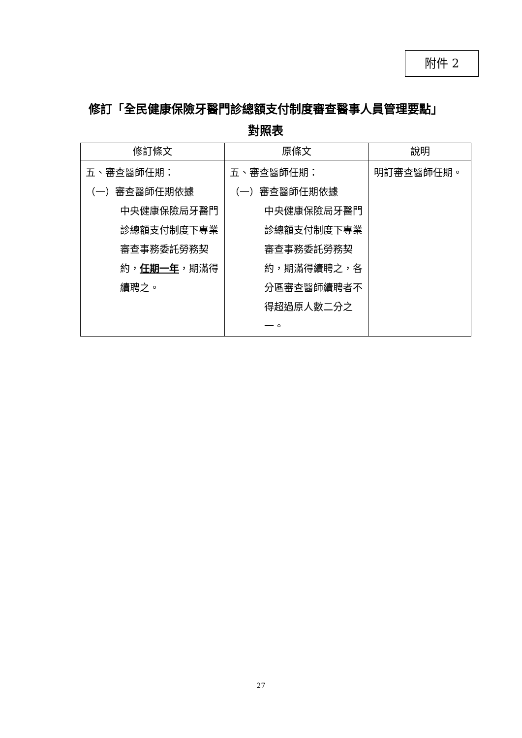附件 2
修訂「全民健康保險牙醫門診總額支付制度審查醫事人員管理要點」
對照表
| 修訂條文 | 原條文 | 說明 |
| --- | --- | --- |
| 五、審查醫師任期： （一）審查醫師任期依據 中央健康保險局牙醫門診總額支付制度下專業審查事務委託勞務契約， 任期一年 ，期滿得續聘之。 | 五、審查醫師任期： （一）審查醫師任期依據 中央健康保險局牙醫門診總額支付制度下專業審查事務委託勞務契約，期滿得續聘之，各分區審查醫師續聘者不得超過原人數二分之一。 | 明訂審查醫師任期。 |
27